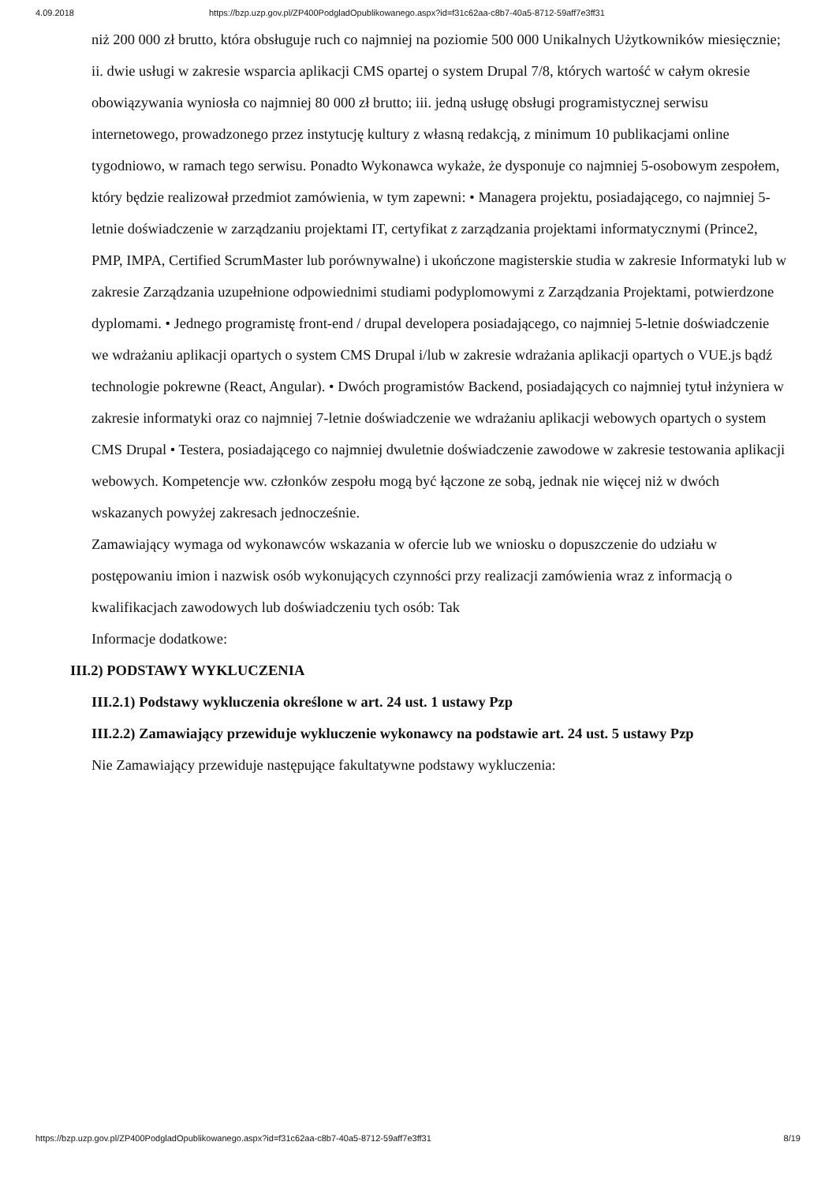4.09.2018 https://bzp.uzp.gov.pl/ZP400PodgladOpublikowanego.aspx?id=f31c62aa-c8b7-40a5-8712-59aff7e3ff31
niż 200 000 zł brutto, która obsługuje ruch co najmniej na poziomie 500 000 Unikalnych Użytkowników miesięcznie; ii. dwie usługi w zakresie wsparcia aplikacji CMS opartej o system Drupal 7/8, których wartość w całym okresie obowiązywania wyniosła co najmniej 80 000 zł brutto; iii. jedną usługę obsługi programistycznej serwisu internetowego, prowadzonego przez instytucję kultury z własną redakcją, z minimum 10 publikacjami online tygodniowo, w ramach tego serwisu. Ponadto Wykonawca wykaże, że dysponuje co najmniej 5-osobowym zespołem, który będzie realizował przedmiot zamówienia, w tym zapewni: • Managera projektu, posiadającego, co najmniej 5-letnie doświadczenie w zarządzaniu projektami IT, certyfikat z zarządzania projektami informatycznymi (Prince2, PMP, IMPA, Certified ScrumMaster lub porównywalne) i ukończone magisterskie studia w zakresie Informatyki lub w zakresie Zarządzania uzupełnione odpowiednimi studiami podyplomowymi z Zarządzania Projektami, potwierdzone dyplomami. • Jednego programistę front-end / drupal developera posiadającego, co najmniej 5-letnie doświadczenie we wdrażaniu aplikacji opartych o system CMS Drupal i/lub w zakresie wdrażania aplikacji opartych o VUE.js bądź technologie pokrewne (React, Angular). • Dwóch programistów Backend, posiadających co najmniej tytuł inżyniera w zakresie informatyki oraz co najmniej 7-letnie doświadczenie we wdrażaniu aplikacji webowych opartych o system CMS Drupal • Testera, posiadającego co najmniej dwuletnie doświadczenie zawodowe w zakresie testowania aplikacji webowych. Kompetencje ww. członków zespołu mogą być łączone ze sobą, jednak nie więcej niż w dwóch wskazanych powyżej zakresach jednocześnie.
Zamawiający wymaga od wykonawców wskazania w ofercie lub we wniosku o dopuszczenie do udziału w postępowaniu imion i nazwisk osób wykonujących czynności przy realizacji zamówienia wraz z informacją o kwalifikacjach zawodowych lub doświadczeniu tych osób: Tak
Informacje dodatkowe:
III.2) PODSTAWY WYKLUCZENIA
III.2.1) Podstawy wykluczenia określone w art. 24 ust. 1 ustawy Pzp
III.2.2) Zamawiający przewiduje wykluczenie wykonawcy na podstawie art. 24 ust. 5 ustawy Pzp
Nie Zamawiający przewiduje następujące fakultatywne podstawy wykluczenia:
https://bzp.uzp.gov.pl/ZP400PodgladOpublikowanego.aspx?id=f31c62aa-c8b7-40a5-8712-59aff7e3ff31 8/19